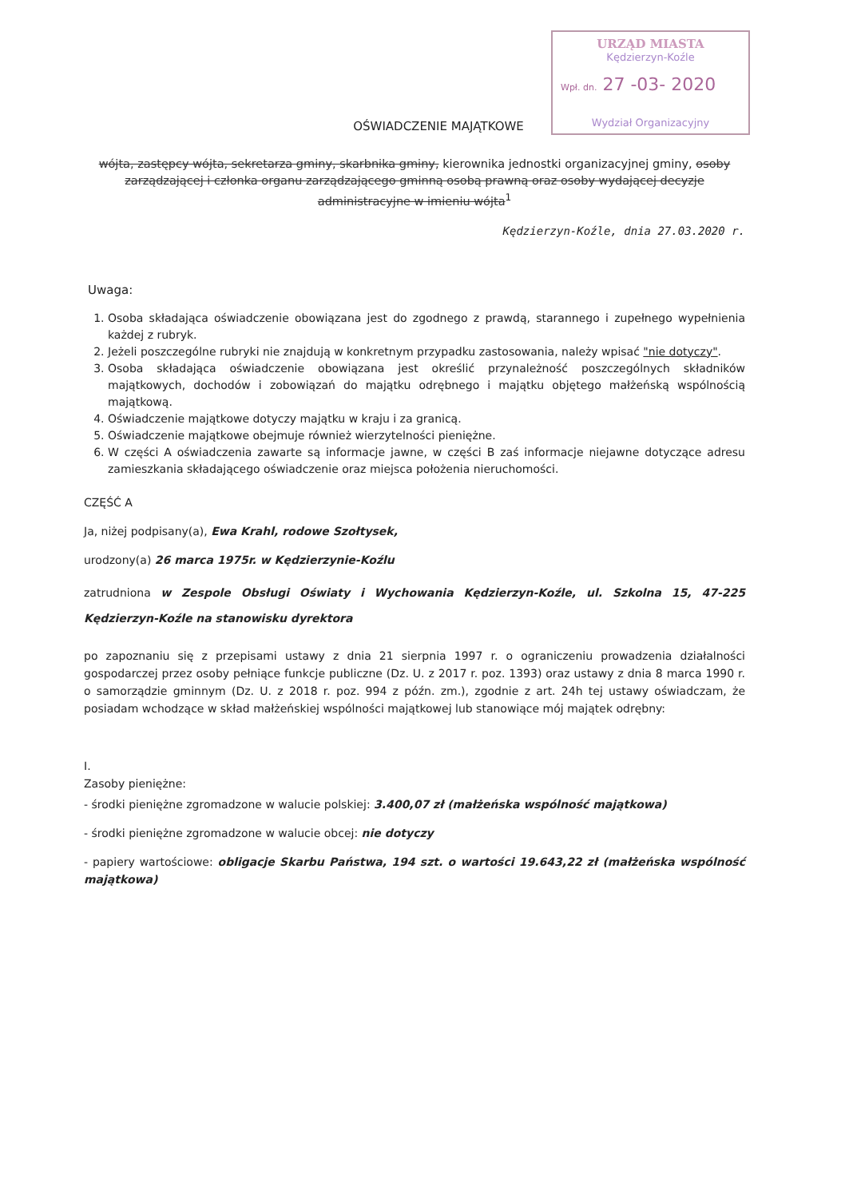URZĄD MIASTA
Kędzierzyn-Koźle
Wpł. dn. 27 -03- 2020
Wydział Organizacyjny
OŚWIADCZENIE MAJĄTKOWE
wójta, zastępcy wójta, sekretarza gminy, skarbnika gminy, kierownika jednostki organizacyjnej gminy, osoby zarządzającej i członka organu zarządzającego gminną osobą prawną oraz osoby wydającej decyzje administracyjne w imieniu wójta<sup>1</sup>
Kędzierzyn-Koźle, dnia 27.03.2020 r.
Uwaga:
1. Osoba składająca oświadczenie obowiązana jest do zgodnego z prawdą, starannego i zupełnego wypełnienia każdej z rubryk.
2. Jeżeli poszczególne rubryki nie znajdują w konkretnym przypadku zastosowania, należy wpisać "nie dotyczy".
3. Osoba składająca oświadczenie obowiązana jest określić przynależność poszczególnych składników majątkowych, dochodów i zobowiązań do majątku odrębnego i majątku objętego małżeńską wspólnością majątkową.
4. Oświadczenie majątkowe dotyczy majątku w kraju i za granicą.
5. Oświadczenie majątkowe obejmuje również wierzytelności pieniężne.
6. W części A oświadczenia zawarte są informacje jawne, w części B zaś informacje niejawne dotyczące adresu zamieszkania składającego oświadczenie oraz miejsca położenia nieruchomości.
CZĘŚĆ A
Ja, niżej podpisany(a), Ewa Krahl, rodowe Szołtysek,
urodzony(a) 26 marca 1975r. w Kędzierzynie-Koźlu
zatrudniona w Zespole Obsługi Oświaty i Wychowania Kędzierzyn-Koźle, ul. Szkolna 15, 47-225 Kędzierzyn-Koźle na stanowisku dyrektora
po zapoznaniu się z przepisami ustawy z dnia 21 sierpnia 1997 r. o ograniczeniu prowadzenia działalności gospodarczej przez osoby pełniące funkcje publiczne (Dz. U. z 2017 r. poz. 1393) oraz ustawy z dnia 8 marca 1990 r. o samorządzie gminnym (Dz. U. z 2018 r. poz. 994 z późn. zm.), zgodnie z art. 24h tej ustawy oświadczam, że posiadam wchodzące w skład małżeńskiej wspólności majątkowej lub stanowiące mój majątek odrębny:
I.
Zasoby pieniężne:
- środki pieniężne zgromadzone w walucie polskiej: 3.400,07 zł (małżeńska wspólność majątkowa)
- środki pieniężne zgromadzone w walucie obcej: nie dotyczy
- papiery wartościowe: obligacje Skarbu Państwa, 194 szt. o wartości 19.643,22 zł (małżeńska wspólność majątkowa)